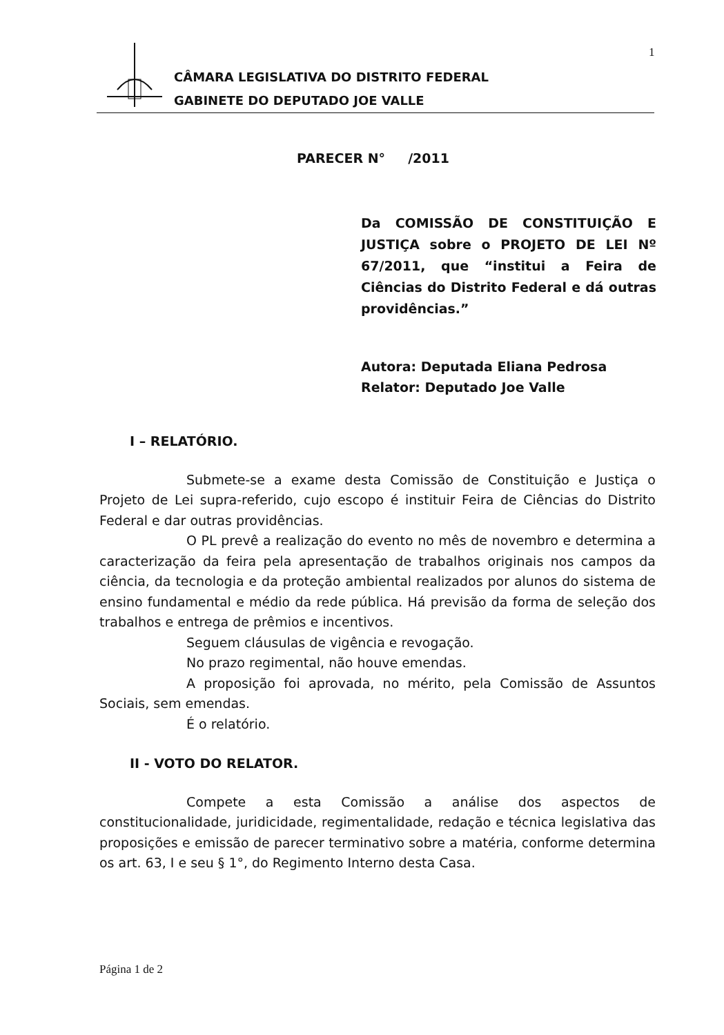1
CÂMARA LEGISLATIVA DO DISTRITO FEDERAL
GABINETE DO DEPUTADO JOE VALLE
PARECER N° /2011
Da COMISSÃO DE CONSTITUIÇÃO E JUSTIÇA sobre o PROJETO DE LEI Nº 67/2011, que “institui a Feira de Ciências do Distrito Federal e dá outras providências.”
Autora: Deputada Eliana Pedrosa
Relator: Deputado Joe Valle
I – RELATÓRIO.
Submete-se a exame desta Comissão de Constituição e Justiça o Projeto de Lei supra-referido, cujo escopo é instituir Feira de Ciências do Distrito Federal e dar outras providências.
O PL prevê a realização do evento no mês de novembro e determina a caracterização da feira pela apresentação de trabalhos originais nos campos da ciência, da tecnologia e da proteção ambiental realizados por alunos do sistema de ensino fundamental e médio da rede pública. Há previsão da forma de seleção dos trabalhos e entrega de prêmios e incentivos.
Seguem cláusulas de vigência e revogação.
No prazo regimental, não houve emendas.
A proposição foi aprovada, no mérito, pela Comissão de Assuntos Sociais, sem emendas.
É o relatório.
II - VOTO DO RELATOR.
Compete a esta Comissão a análise dos aspectos de constitucionalidade, juridicidade, regimentalidade, redação e técnica legislativa das proposições e emissão de parecer terminativo sobre a matéria, conforme determina os art. 63, I e seu § 1°, do Regimento Interno desta Casa.
Página 1 de 2